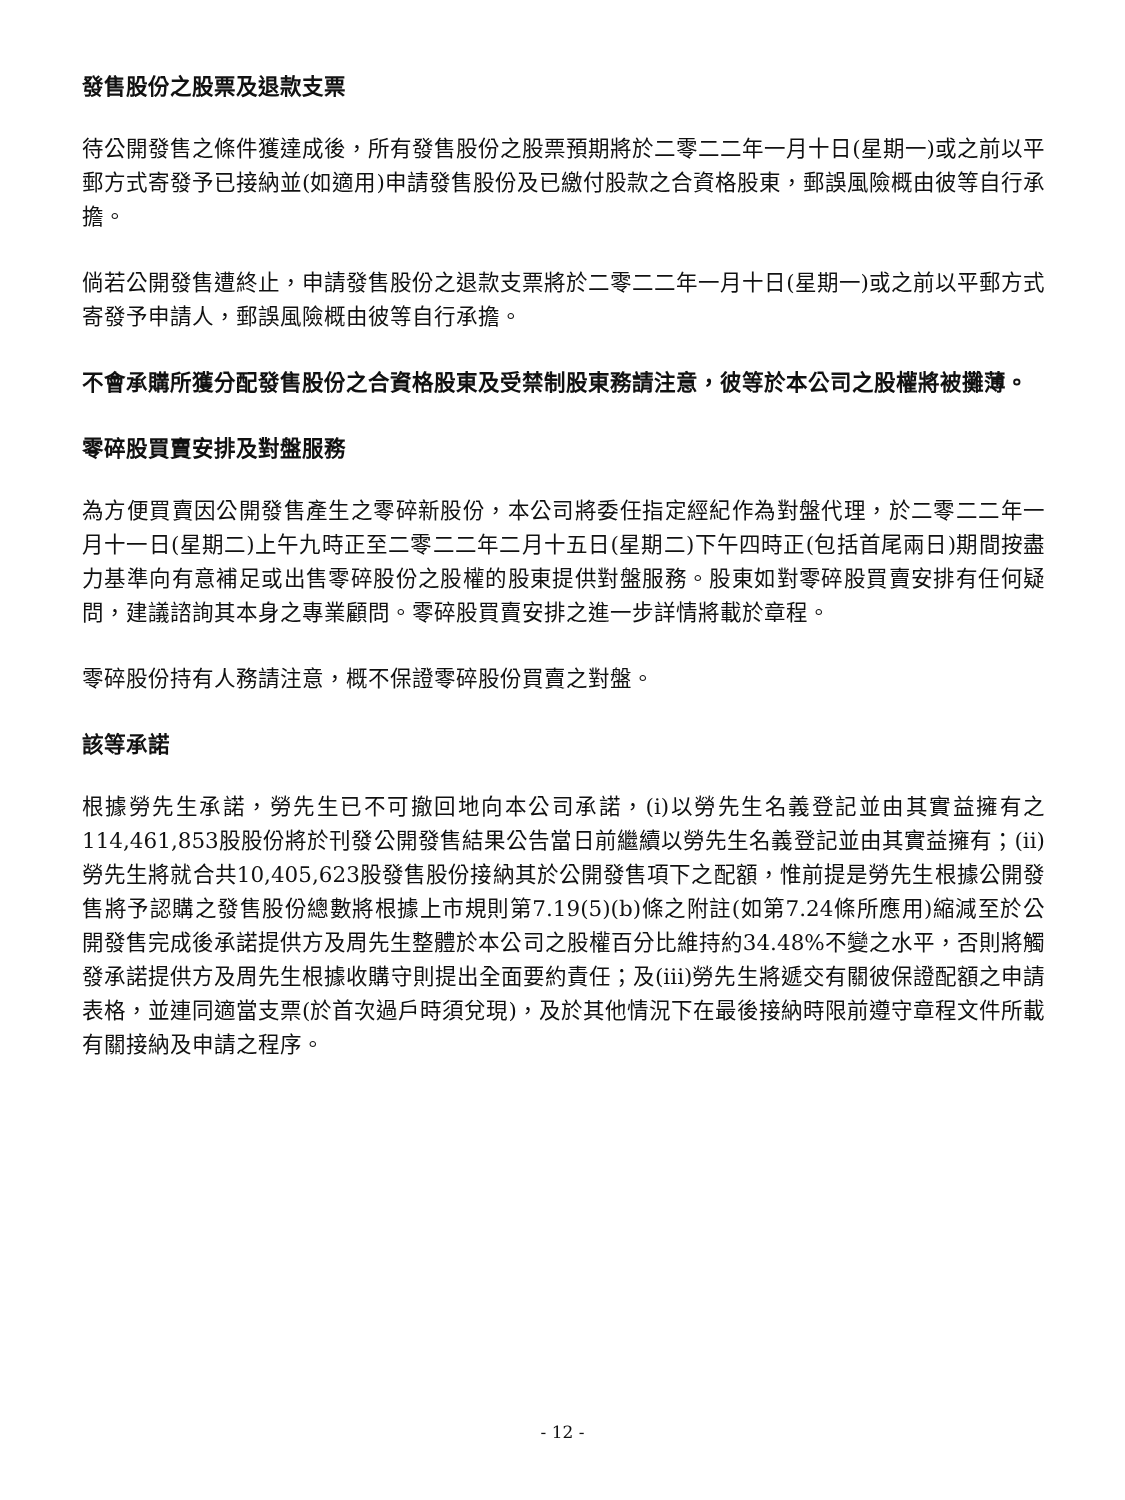發售股份之股票及退款支票
待公開發售之條件獲達成後，所有發售股份之股票預期將於二零二二年一月十日(星期一)或之前以平郵方式寄發予已接納並(如適用)申請發售股份及已繳付股款之合資格股東，郵誤風險概由彼等自行承擔。
倘若公開發售遭終止，申請發售股份之退款支票將於二零二二年一月十日(星期一)或之前以平郵方式寄發予申請人，郵誤風險概由彼等自行承擔。
不會承購所獲分配發售股份之合資格股東及受禁制股東務請注意，彼等於本公司之股權將被攤薄。
零碎股買賣安排及對盤服務
為方便買賣因公開發售產生之零碎新股份，本公司將委任指定經紀作為對盤代理，於二零二二年一月十一日(星期二)上午九時正至二零二二年二月十五日(星期二)下午四時正(包括首尾兩日)期間按盡力基準向有意補足或出售零碎股份之股權的股東提供對盤服務。股東如對零碎股買賣安排有任何疑問，建議諮詢其本身之專業顧問。零碎股買賣安排之進一步詳情將載於章程。
零碎股份持有人務請注意，概不保證零碎股份買賣之對盤。
該等承諾
根據勞先生承諾，勞先生已不可撤回地向本公司承諾，(i)以勞先生名義登記並由其實益擁有之114,461,853股股份將於刊發公開發售結果公告當日前繼續以勞先生名義登記並由其實益擁有；(ii)勞先生將就合共10,405,623股發售股份接納其於公開發售項下之配額，惟前提是勞先生根據公開發售將予認購之發售股份總數將根據上市規則第7.19(5)(b)條之附註(如第7.24條所應用)縮減至於公開發售完成後承諾提供方及周先生整體於本公司之股權百分比維持約34.48%不變之水平，否則將觸發承諾提供方及周先生根據收購守則提出全面要約責任；及(iii)勞先生將遞交有關彼保證配額之申請表格，並連同適當支票(於首次過戶時須兌現)，及於其他情況下在最後接納時限前遵守章程文件所載有關接納及申請之程序。
- 12 -